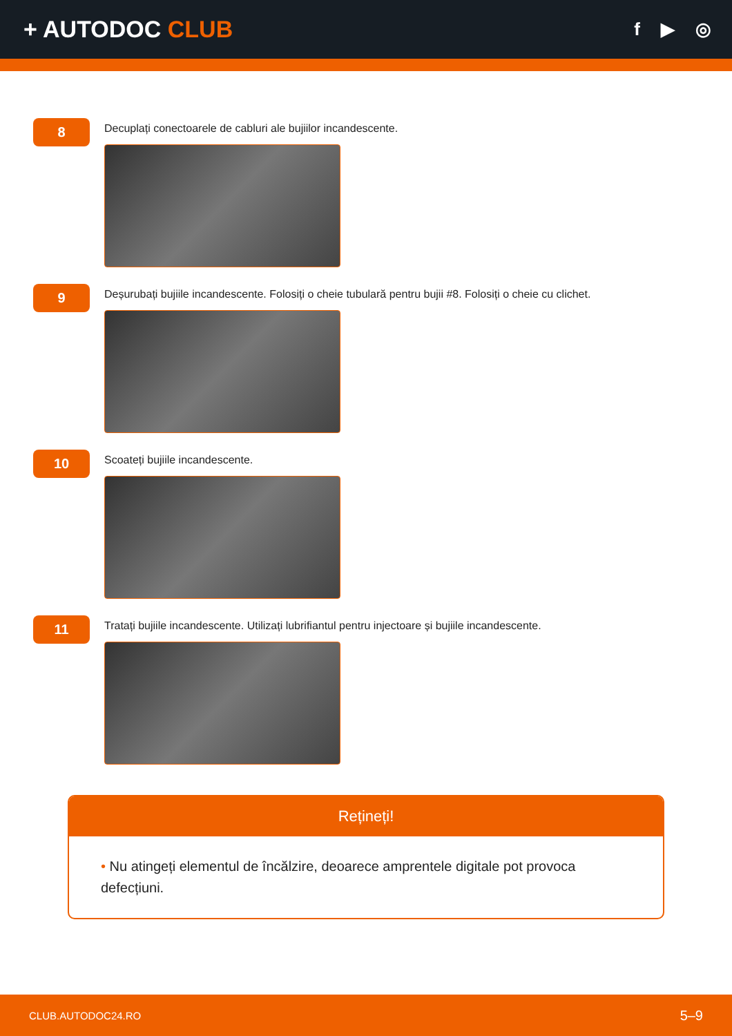+ AUTODOC CLUB
f ▶ ◎
8
Decuplați conectoarele de cabluri ale bujiilor incandescente.
9
Deșurubați bujiile incandescente. Folosiți o cheie tubulară pentru bujii #8. Folosiți o cheie cu clichet.
10
Scoateți bujiile incandescente.
11
Tratați bujiile incandescente. Utilizați lubrifiantul pentru injectoare și bujiile incandescente.
Rețineți!
• Nu atingeți elementul de încălzire, deoarece amprentele digitale pot provoca defecțiuni.
CLUB.AUTODOC24.RO 5–9